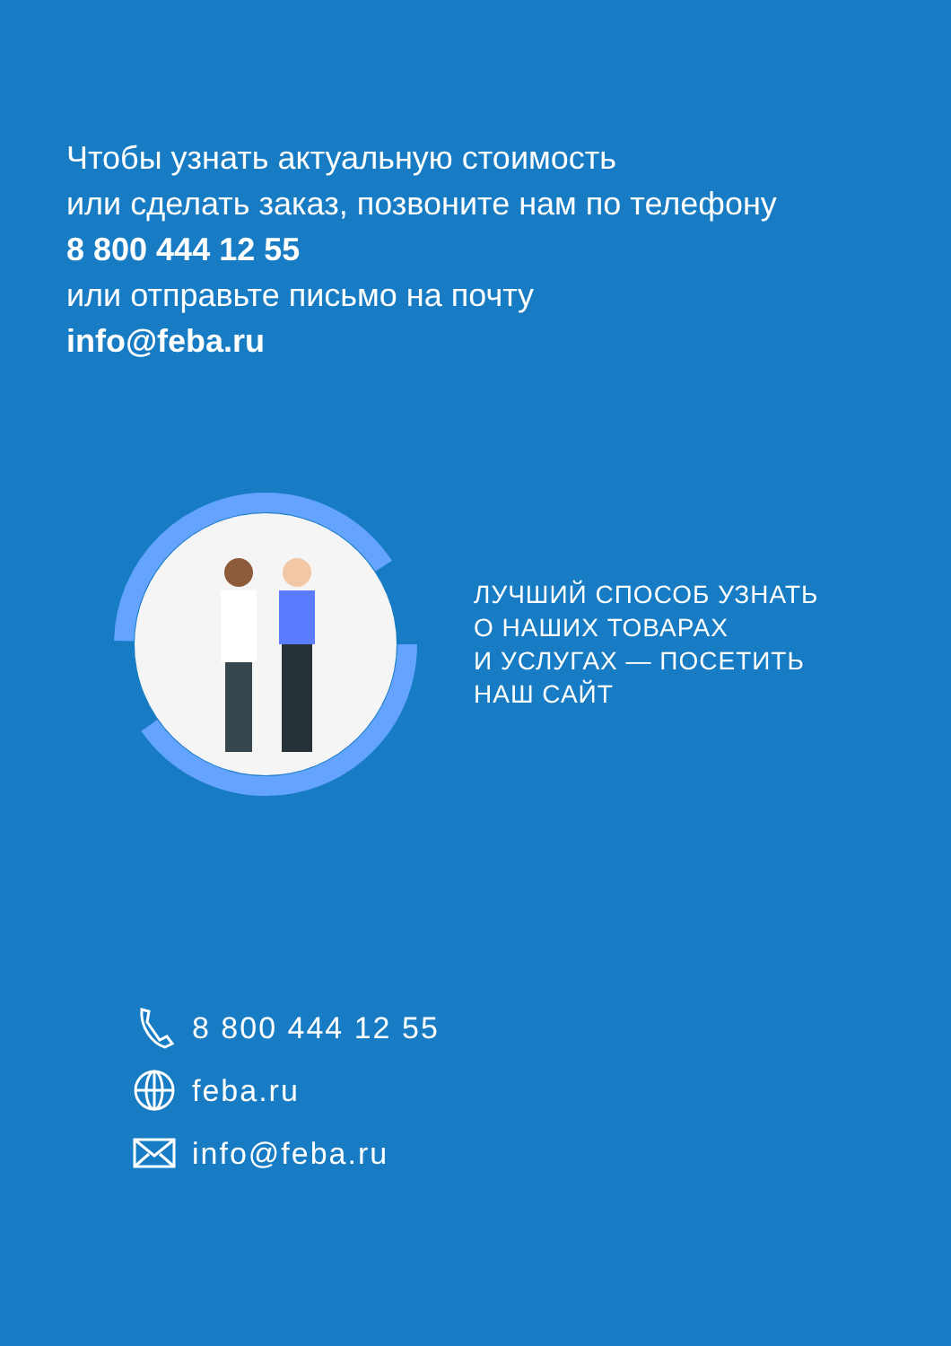Чтобы узнать актуальную стоимость
или сделать заказ, позвоните нам по телефону
8 800 444 12 55
или отправьте письмо на почту
info@feba.ru
ЛУЧШИЙ СПОСОБ УЗНАТЬ
О НАШИХ ТОВАРАХ
И УСЛУГАХ — ПОСЕТИТЬ
НАШ САЙТ
8 800 444 12 55
feba.ru
info@feba.ru